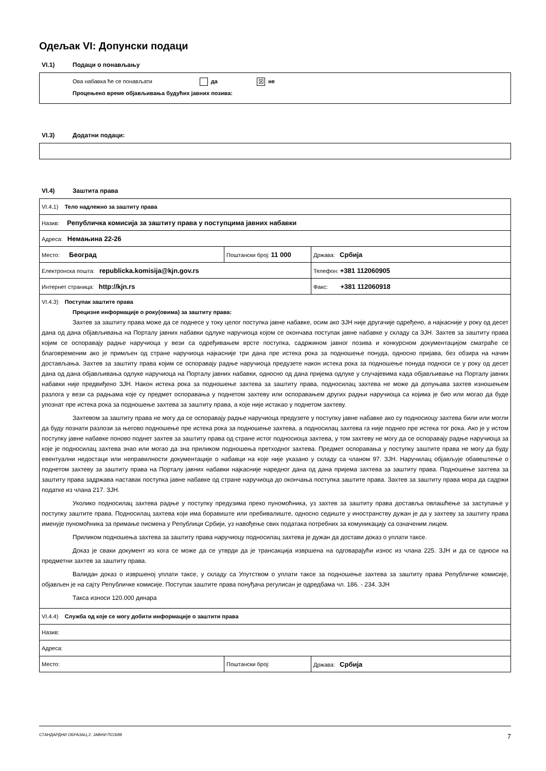Одељак VI: Допунски подаци
VI.1) Подаци о понављању
Ова набавка ће се понављати да ☒ не
Процењено време објављивања будућих јавних позива:
VI.3) Додатни подаци:
VI.4) Заштита права
| VI.4.1) Тело надлежно за заштиту права | | |
| Назив: Републичка комисија за заштиту права у поступцима јавних набавки | | |
| Адреса: Немањина 22-26 | | |
| Место: Београд | Поштански број: 11 000 | Држава: Србија |
| Електронска пошта: republicka.komisija@kjn.gov.rs | | Телефон: +381 112060905 |
| Интернет страница: http://kjn.rs | | Факс: +381 112060918 |
| VI.4.3) Поступак заштите права Прецизне информације о року(овима) за заштиту права: Захтев за заштиту права може да се поднесе у току целог поступка јавне набавке, осим ако ЗЈН није другачије одређено, а најкасније у року од десет дана од дана објављивања на Порталу јавних набавки одлуке наручиоца којом се окончава поступак јавне набавке у складу са ЗЈН. Захтев за заштиту права којим се оспоравају радње наручиоца у вези са одређивањем врсте поступка, садржином јавног позива и конкурсном документацијом сматраће се благовременим ако је примљен од стране наручиоца најкасније три дана пре истека рока за подношење понуда, односно пријава, без обзира на начин достављања. Захтев за заштиту права којим се оспоравају радње наручиоца предузете након истека рока за подношење понуда подноси се у року од десет дана од дана објављивања одлуке наручиоца на Порталу јавних набавки, односно од дана пријема одлуке у случајевима када објављивање на Порталу јавних набавки није предвиђено ЗЈН. Након истека рока за подношење захтева за заштиту права, подносилац захтева не може да допуњава захтев изношењем разлога у вези са радњама које су предмет оспоравања у поднетом захтеву или оспоравањем других радњи наручиоца са којима је био или могао да буде упознат пре истека рока за подношење захтева за заштиту права, а које није истакао у поднетом захтеву. Захтевом за заштиту права не могу да се оспоравају радње наручиоца предузете у поступку јавне набавке ако су подносиоцу захтева били или могли да буду познати разлози за његово подношење пре истека рока за подношење захтева, а подносилац захтева га није поднео пре истека тог рока. Ако је у истом поступку јавне набавке поново поднет захтев за заштиту права од стране истог подносиоца захтева, у том захтеву не могу да се оспоравају радње наручиоца за које је подносилац захтева знао или могао да зна приликом подношења претходног захтева. Предмет оспоравања у поступку заштите права не могу да буду евентуални недостаци или неправилности документације о набавци на које није указано у складу са чланом 97. ЗЈН. Наручилац објављује обавештење о поднетом захтеву за заштиту права на Порталу јавних набавки најкасније наредног дана од дана пријема захтева за заштиту права. Подношење захтева за заштиту права задржава наставак поступка јавне набавке од стране наручиоца до окончања поступка заштите права. Захтев за заштиту права мора да садржи податке из члана 217. ЗЈН. Уколико подносилац захтева радње у поступку предузима преко пуномоћника, уз захтев за заштиту права доставља овлашћење за заступање у поступку заштите права. Подносилац захтева који има боравиште или пребивалиште, односно седиште у иностранству дужан је да у захтеву за заштиту права именује пуномоћника за примање писмена у Републици Србији, уз навођење свих података потребних за комуникацију са означеним лицем. Приликом подношења захтева за заштиту права наручиоцу подносилац захтева је дужан да достави доказ о уплати таксе. Доказ је сваки документ из кога се може да се утврди да је трансакција извршена на одговарајући износ из члана 225. ЗЈН и да се односи на предметни захтев за заштиту права. Валидан доказ о извршеној уплати таксе, у складу са Упутством о уплати таксе за подношење захтева за заштиту права Републичке комисије, објављен је на сајту Републичке комисије. Поступак заштите права понуђача регулисан је одредбама чл. 186. - 234. ЗЈН Такса износи 120.000 динара | | |
| VI.4.4) Служба од које се могу добити информације о заштити права | | |
| Назив: | | |
| Адреса: | | |
| Место: | Поштански број: | Држава: Србија |
СТАНДАРДНИ ОБРАЗАЦ 2: ЈАВНИ ПОЗИВ 7